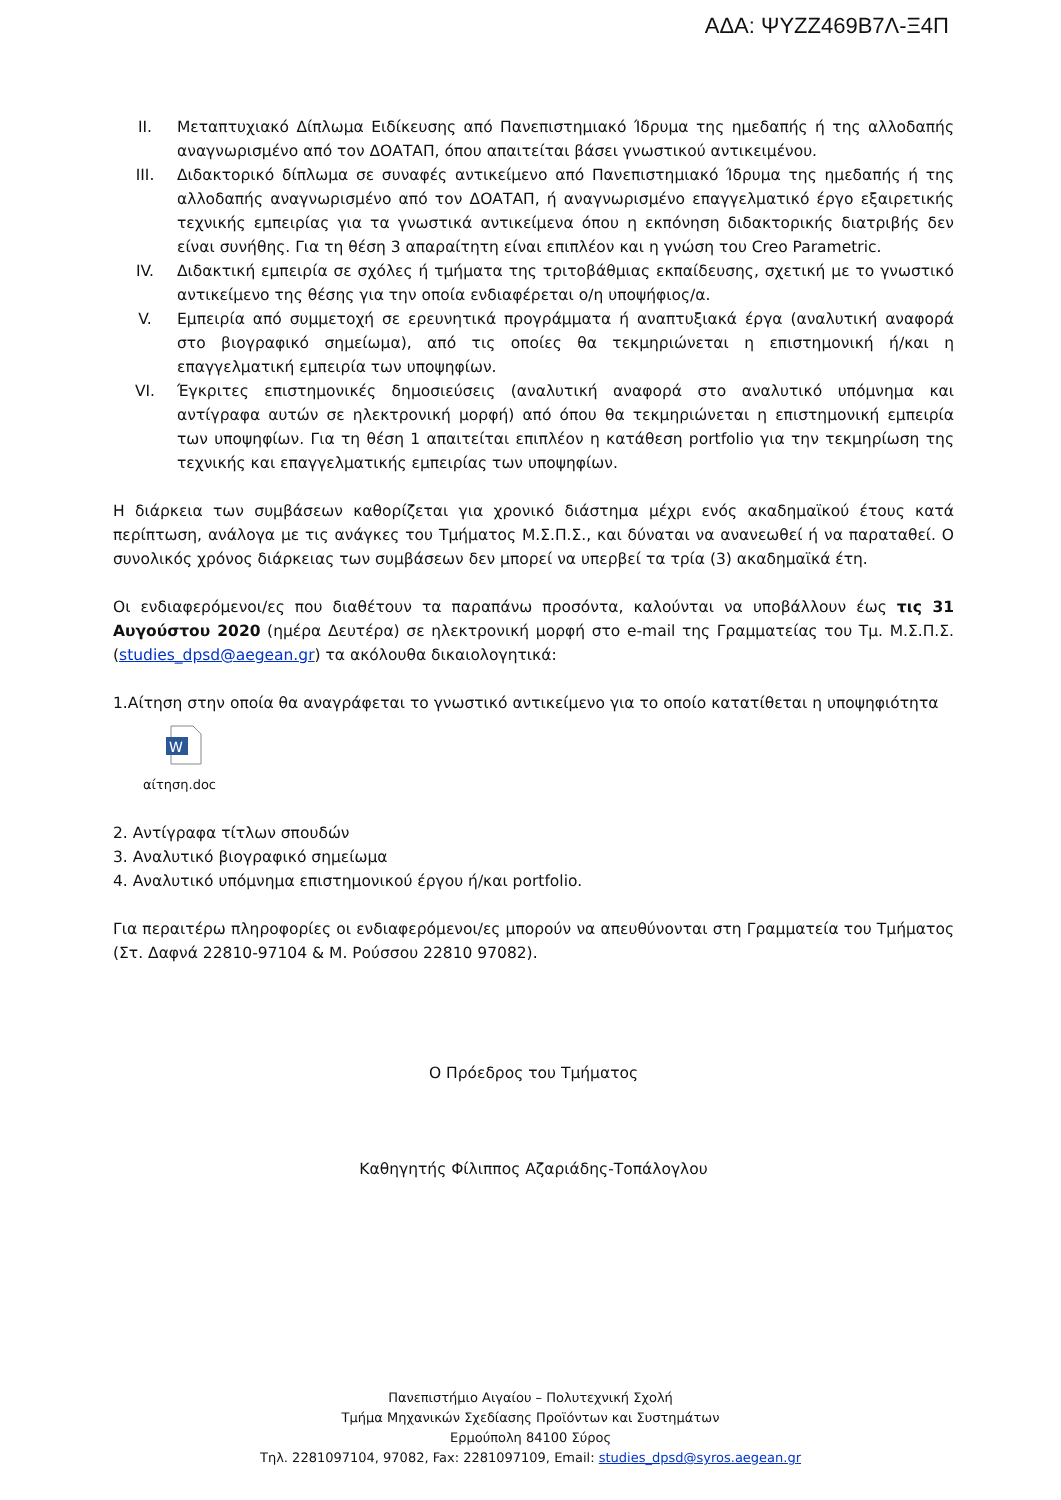ΑΔΑ: ΨΥΖΖ469Β7Λ-Ξ4Π
II. Μεταπτυχιακό Δίπλωμα Ειδίκευσης από Πανεπιστημιακό Ίδρυμα της ημεδαπής ή της αλλοδαπής αναγνωρισμένο από τον ΔΟΑΤΑΠ, όπου απαιτείται βάσει γνωστικού αντικειμένου.
III. Διδακτορικό δίπλωμα σε συναφές αντικείμενο από Πανεπιστημιακό Ίδρυμα της ημεδαπής ή της αλλοδαπής αναγνωρισμένο από τον ΔΟΑΤΑΠ, ή αναγνωρισμένο επαγγελματικό έργο εξαιρετικής τεχνικής εμπειρίας για τα γνωστικά αντικείμενα όπου η εκπόνηση διδακτορικής διατριβής δεν είναι συνήθης. Για τη θέση 3 απαραίτητη είναι επιπλέον και η γνώση του Creo Parametric.
IV. Διδακτική εμπειρία σε σχόλες ή τμήματα της τριτοβάθμιας εκπαίδευσης, σχετική με το γνωστικό αντικείμενο της θέσης για την οποία ενδιαφέρεται ο/η υποψήφιος/α.
V. Εμπειρία από συμμετοχή σε ερευνητικά προγράμματα ή αναπτυξιακά έργα (αναλυτική αναφορά στο βιογραφικό σημείωμα), από τις οποίες θα τεκμηριώνεται η επιστημονική ή/και η επαγγελματική εμπειρία των υποψηφίων.
VI. Έγκριτες επιστημονικές δημοσιεύσεις (αναλυτική αναφορά στο αναλυτικό υπόμνημα και αντίγραφα αυτών σε ηλεκτρονική μορφή) από όπου θα τεκμηριώνεται η επιστημονική εμπειρία των υποψηφίων. Για τη θέση 1 απαιτείται επιπλέον η κατάθεση portfolio για την τεκμηρίωση της τεχνικής και επαγγελματικής εμπειρίας των υποψηφίων.
Η διάρκεια των συμβάσεων καθορίζεται για χρονικό διάστημα μέχρι ενός ακαδημαϊκού έτους κατά περίπτωση, ανάλογα με τις ανάγκες του Τμήματος Μ.Σ.Π.Σ., και δύναται να ανανεωθεί ή να παραταθεί. Ο συνολικός χρόνος διάρκειας των συμβάσεων δεν μπορεί να υπερβεί τα τρία (3) ακαδημαϊκά έτη.
Οι ενδιαφερόμενοι/ες που διαθέτουν τα παραπάνω προσόντα, καλούνται να υποβάλλουν έως τις 31 Αυγούστου 2020 (ημέρα Δευτέρα) σε ηλεκτρονική μορφή στο e-mail της Γραμματείας του Τμ. Μ.Σ.Π.Σ. (studies_dpsd@aegean.gr) τα ακόλουθα δικαιολογητικά:
1.Αίτηση στην οποία θα αναγράφεται το γνωστικό αντικείμενο για το οποίο κατατίθεται η υποψηφιότητα
W
αίτηση.doc
2. Αντίγραφα τίτλων σπουδών
3. Αναλυτικό βιογραφικό σημείωμα
4. Αναλυτικό υπόμνημα επιστημονικού έργου ή/και portfolio.
Για περαιτέρω πληροφορίες οι ενδιαφερόμενοι/ες μπορούν να απευθύνονται στη Γραμματεία του Τμήματος (Στ. Δαφνά 22810-97104 & Μ. Ρούσσου 22810 97082).
Ο Πρόεδρος του Τμήματος
Καθηγητής Φίλιππος Αζαριάδης-Τοπάλογλου
Πανεπιστήμιο Αιγαίου – Πολυτεχνική Σχολή
Τμήμα Μηχανικών Σχεδίασης Προϊόντων και Συστημάτων
Ερμούπολη 84100 Σύρος
Τηλ. 2281097104, 97082, Fax: 2281097109, Email: studies_dpsd@syros.aegean.gr